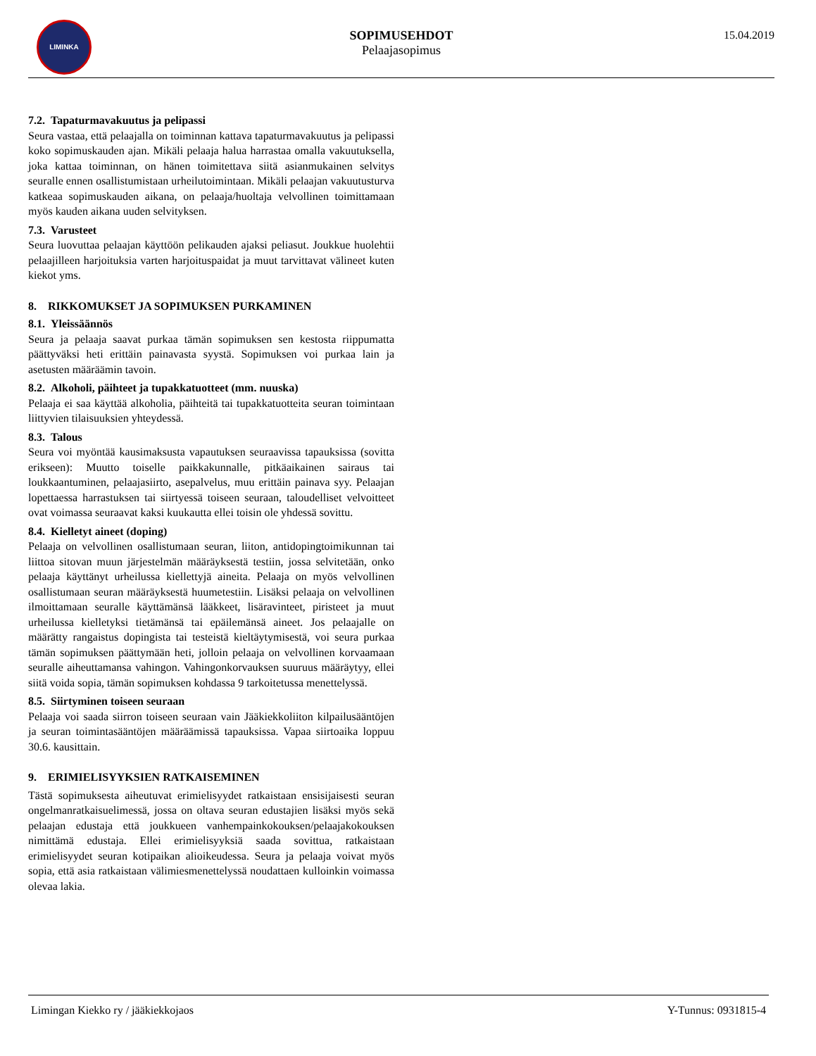LIMINKA
SOPIMUSEHDOT
Pelaajasopimus
15.04.2019
7.2. Tapaturmavakuutus ja pelipassi
Seura vastaa, että pelaajalla on toiminnan kattava tapaturmavakuutus ja pelipassi koko sopimuskauden ajan. Mikäli pelaaja halua harrastaa omalla vakuutuksella, joka kattaa toiminnan, on hänen toimitettava siitä asianmukainen selvitys seuralle ennen osallistumistaan urheilutoimintaan. Mikäli pelaajan vakuutusturva katkeaa sopimuskauden aikana, on pelaaja/huoltaja velvollinen toimittamaan myös kauden aikana uuden selvityksen.
7.3. Varusteet
Seura luovuttaa pelaajan käyttöön pelikauden ajaksi peliasut. Joukkue huolehtii pelaajilleen harjoituksia varten harjoituspaidat ja muut tarvittavat välineet kuten kiekot yms.
8. RIKKOMUKSET JA SOPIMUKSEN PURKAMINEN
8.1. Yleissäännös
Seura ja pelaaja saavat purkaa tämän sopimuksen sen kestosta riippumatta päättyväksi heti erittäin painavasta syystä. Sopimuksen voi purkaa lain ja asetusten määräämin tavoin.
8.2. Alkoholi, päihteet ja tupakkatuotteet (mm. nuuska)
Pelaaja ei saa käyttää alkoholia, päihteitä tai tupakkatuotteita seuran toimintaan liittyvien tilaisuuksien yhteydessä.
8.3. Talous
Seura voi myöntää kausimaksusta vapautuksen seuraavissa tapauksissa (sovitta erikseen): Muutto toiselle paikkakunnalle, pitkäaikainen sairaus tai loukkaantuminen, pelaajasiirto, asepalvelus, muu erittäin painava syy. Pelaajan lopettaessa harrastuksen tai siirtyessä toiseen seuraan, taloudelliset velvoitteet ovat voimassa seuraavat kaksi kuukautta ellei toisin ole yhdessä sovittu.
8.4. Kielletyt aineet (doping)
Pelaaja on velvollinen osallistumaan seuran, liiton, antidopingtoimikunnan tai liittoa sitovan muun järjestelmän määräyksestä testiin, jossa selvitetään, onko pelaaja käyttänyt urheilussa kiellettyjä aineita. Pelaaja on myös velvollinen osallistumaan seuran määräyksestä huumetestiin. Lisäksi pelaaja on velvollinen ilmoittamaan seuralle käyttämänsä lääkkeet, lisäravinteet, piristeet ja muut urheilussa kielletyksi tietämänsä tai epäilemänsä aineet. Jos pelaajalle on määrätty rangaistus dopingista tai testeistä kieltäytymisestä, voi seura purkaa tämän sopimuksen päättymään heti, jolloin pelaaja on velvollinen korvaamaan seuralle aiheuttamansa vahingon. Vahingonkorvauksen suuruus määräytyy, ellei siitä voida sopia, tämän sopimuksen kohdassa 9 tarkoitetussa menettelyssä.
8.5. Siirtyminen toiseen seuraan
Pelaaja voi saada siirron toiseen seuraan vain Jääkiekkoliiton kilpailusääntöjen ja seuran toimintasääntöjen määräämissä tapauksissa. Vapaa siirtoaika loppuu 30.6. kausittain.
9. ERIMIELISYYKSIEN RATKAISEMINEN
Tästä sopimuksesta aiheutuvat erimielisyydet ratkaistaan ensisijaisesti seuran ongelmanratkaisuelimessä, jossa on oltava seuran edustajien lisäksi myös sekä pelaajan edustaja että joukkueen vanhempainkokouksen/pelaajakokouksen nimittämä edustaja. Ellei erimielisyyksiä saada sovittua, ratkaistaan erimielisyydet seuran kotipaikan alioikeudessa. Seura ja pelaaja voivat myös sopia, että asia ratkaistaan välimiesmenettelyssä noudattaen kulloinkin voimassa olevaa lakia.
Limingan Kiekko ry / jääkiekkojaos Y-Tunnus: 0931815-4